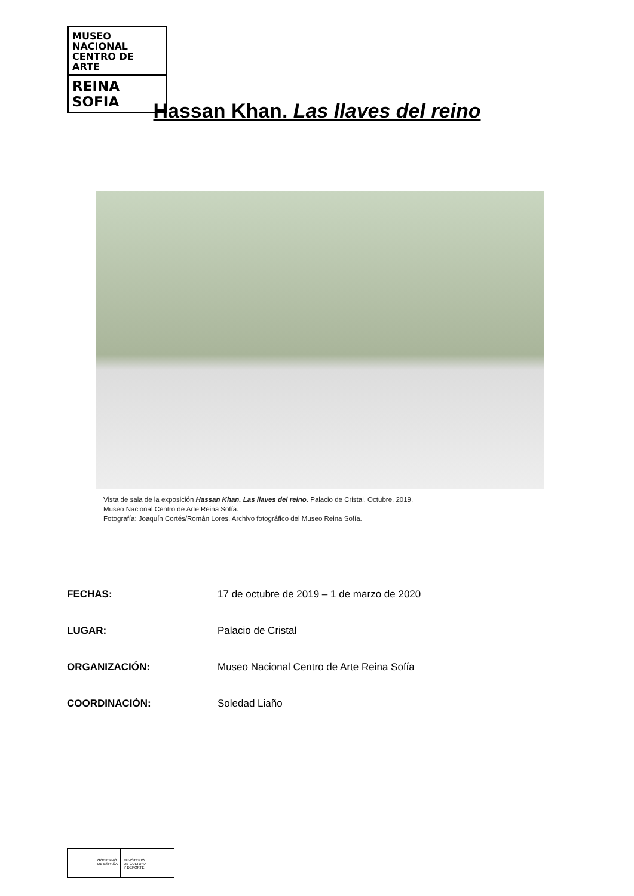MUSEO NACIONAL
CENTRO DE ARTE
REINA SOFIA
Hassan Khan. Las llaves del reino
Vista de sala de la exposición Hassan Khan. Las llaves del reino. Palacio de Cristal. Octubre, 2019.
Museo Nacional Centro de Arte Reina Sofía.
Fotografía: Joaquín Cortés/Román Lores. Archivo fotográfico del Museo Reina Sofía.
FECHAS: 17 de octubre de 2019 – 1 de marzo de 2020
LUGAR: Palacio de Cristal
ORGANIZACIÓN: Museo Nacional Centro de Arte Reina Sofía
COORDINACIÓN: Soledad Liaño
GOBIERNO
DE ESPAÑA
MINISTERIO
DE CULTURA
Y DEPORTE